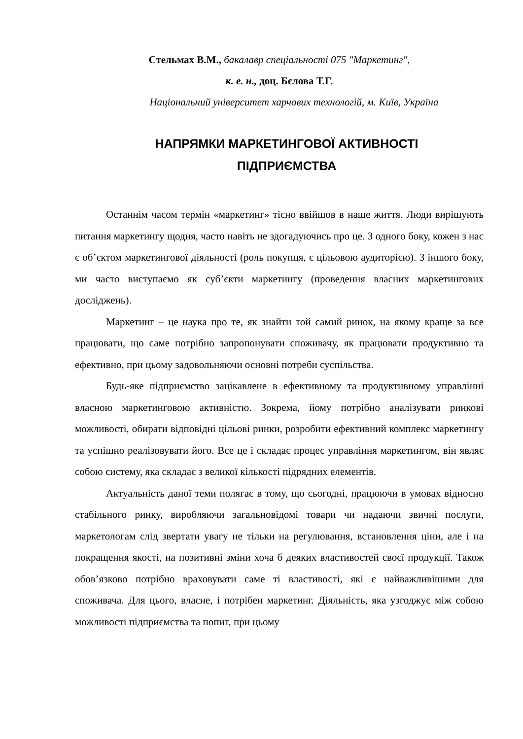Стельмах В.М., бакалавр спеціальності 075 "Маркетинг",
к. е. н., доц. Бєлова Т.Г.
Національний університет харчових технологій, м. Київ, Україна
НАПРЯМКИ МАРКЕТИНГОВОЇ АКТИВНОСТІ
ПІДПРИЄМСТВА
Останнім часом термін «маркетинг» тісно ввійшов в наше життя. Люди вирішують питання маркетингу щодня, часто навіть не здогадуючись про це. З одного боку, кожен з нас є об’єктом маркетингової діяльності (роль покупця, є цільовою аудиторією). З іншого боку, ми часто виступаємо як суб’єкти маркетингу (проведення власних маркетингових досліджень).
Маркетинг – це наука про те, як знайти той самий ринок, на якому краще за все працювати, що саме потрібно запропонувати споживачу, як працювати продуктивно та ефективно, при цьому задовольняючи основні потреби суспільства.
Будь-яке підприємство зацікавлене в ефективному та продуктивному управлінні власною маркетинговою активністю. Зокрема, йому потрібно аналізувати ринкові можливості, обирати відповідні цільові ринки, розробити ефективний комплекс маркетингу та успішно реалізовувати його. Все це і складає процес управління маркетингом, він являє собою систему, яка складає з великої кількості підрядних елементів.
Актуальність даної теми полягає в тому, що сьогодні, працюючи в умовах відносно стабільного ринку, виробляючи загальновідомі товари чи надаючи звичні послуги, маркетологам слід звертати увагу не тільки на регулювання, встановлення ціни, але і на покращення якості, на позитивні зміни хоча б деяких властивостей своєї продукції. Також обов’язково потрібно враховувати саме ті властивості, які є найважливішими для споживача. Для цього, власне, і потрібен маркетинг. Діяльність, яка узгоджує між собою можливості підприємства та попит, при цьому